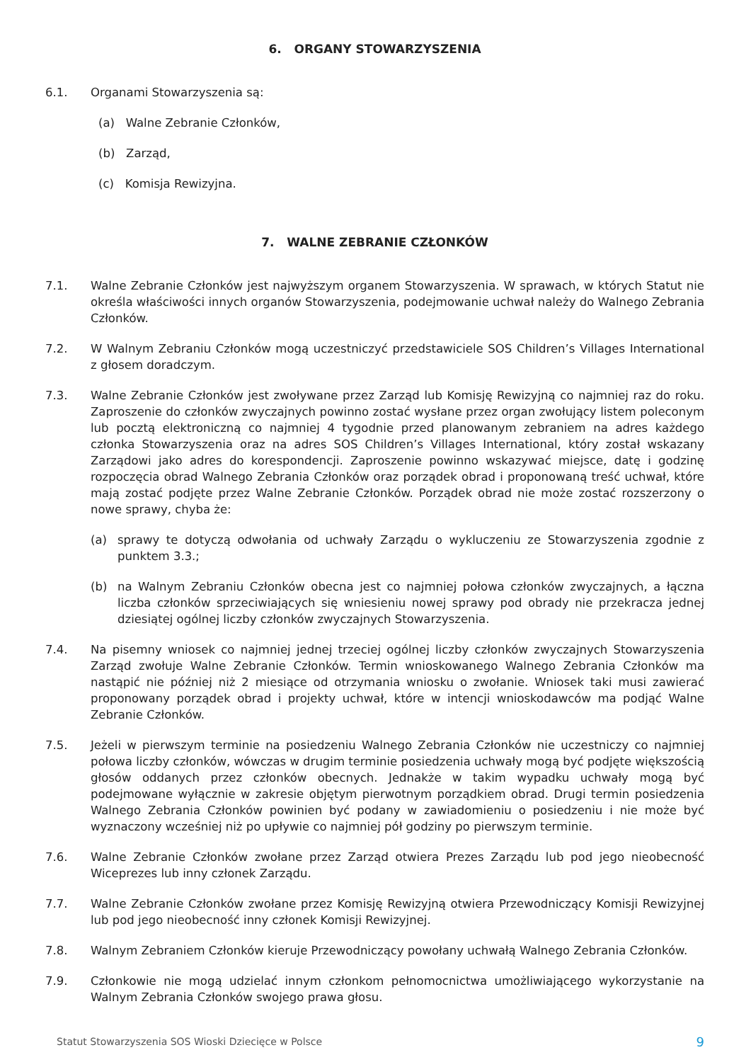6. ORGANY STOWARZYSZENIA
6.1. Organami Stowarzyszenia są:
(a) Walne Zebranie Członków,
(b) Zarząd,
(c) Komisja Rewizyjna.
7. WALNE ZEBRANIE CZŁONKÓW
7.1. Walne Zebranie Członków jest najwyższym organem Stowarzyszenia. W sprawach, w których Statut nie określa właściwości innych organów Stowarzyszenia, podejmowanie uchwał należy do Walnego Zebrania Członków.
7.2. W Walnym Zebraniu Członków mogą uczestniczyć przedstawiciele SOS Children’s Villages International z głosem doradczym.
7.3. Walne Zebranie Członków jest zwoływane przez Zarząd lub Komisję Rewizyjną co najmniej raz do roku. Zaproszenie do członków zwyczajnych powinno zostać wysłane przez organ zwołujący listem poleconym lub pocztą elektroniczną co najmniej 4 tygodnie przed planowanym zebraniem na adres każdego członka Stowarzyszenia oraz na adres SOS Children’s Villages International, który został wskazany Zarządowi jako adres do korespondencji. Zaproszenie powinno wskazywać miejsce, datę i godzinę rozpoczęcia obrad Walnego Zebrania Członków oraz porządek obrad i proponowaną treść uchwał, które mają zostać podjęte przez Walne Zebranie Członków. Porządek obrad nie może zostać rozszerzony o nowe sprawy, chyba że:
(a) sprawy te dotyczą odwołania od uchwały Zarządu o wykluczeniu ze Stowarzyszenia zgodnie z punktem 3.3.;
(b) na Walnym Zebraniu Członków obecna jest co najmniej połowa członków zwyczajnych, a łączna liczba członków sprzeciwiających się wniesieniu nowej sprawy pod obrady nie przekracza jednej dziesiątej ogólnej liczby członków zwyczajnych Stowarzyszenia.
7.4. Na pisemny wniosek co najmniej jednej trzeciej ogólnej liczby członków zwyczajnych Stowarzyszenia Zarząd zwołuje Walne Zebranie Członków. Termin wnioskowanego Walnego Zebrania Członków ma nastąpić nie później niż 2 miesiące od otrzymania wniosku o zwołanie. Wniosek taki musi zawierać proponowany porządek obrad i projekty uchwał, które w intencji wnioskodawców ma podjąć Walne Zebranie Członków.
7.5. Jeżeli w pierwszym terminie na posiedzeniu Walnego Zebrania Członków nie uczestniczy co najmniej połowa liczby członków, wówczas w drugim terminie posiedzenia uchwały mogą być podjęte większością głosów oddanych przez członków obecnych. Jednakże w takim wypadku uchwały mogą być podejmowane wyłącznie w zakresie objętym pierwotnym porządkiem obrad. Drugi termin posiedzenia Walnego Zebrania Członków powinien być podany w zawiadomieniu o posiedzeniu i nie może być wyznaczony wcześniej niż po upływie co najmniej pół godziny po pierwszym terminie.
7.6. Walne Zebranie Członków zwołane przez Zarząd otwiera Prezes Zarządu lub pod jego nieobecność Wiceprezes lub inny członek Zarządu.
7.7. Walne Zebranie Członków zwołane przez Komisję Rewizyjną otwiera Przewodniczący Komisji Rewizyjnej lub pod jego nieobecność inny członek Komisji Rewizyjnej.
7.8. Walnym Zebraniem Członków kieruje Przewodniczący powołany uchwałą Walnego Zebrania Członków.
7.9. Członkowie nie mogą udzielać innym członkom pełnomocnictwa umożliwiającego wykorzystanie na Walnym Zebrania Członków swojego prawa głosu.
Statut Stowarzyszenia SOS Wioski Dziecięce w Polsce 9